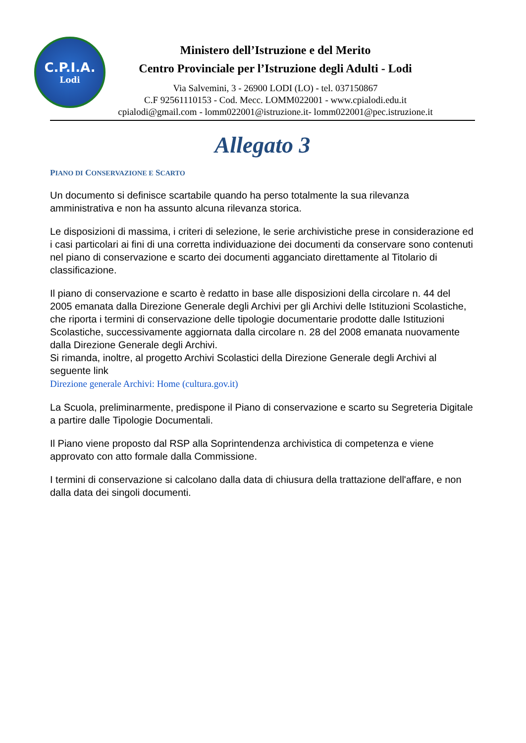C.P.I.A.
Lodi
Ministero dell’Istruzione e del Merito
Centro Provinciale per l’Istruzione degli Adulti - Lodi
Via Salvemini, 3 - 26900 LODI (LO) - tel. 037150867
C.F 92561110153 - Cod. Mecc. LOMM022001 - www.cpialodi.edu.it
cpialodi@gmail.com - lomm022001@istruzione.it- lomm022001@pec.istruzione.it
Allegato 3
PIANO DI CONSERVAZIONE E SCARTO
Un documento si definisce scartabile quando ha perso totalmente la sua rilevanza amministrativa e non ha assunto alcuna rilevanza storica.
Le disposizioni di massima, i criteri di selezione, le serie archivistiche prese in considerazione ed i casi particolari ai fini di una corretta individuazione dei documenti da conservare sono contenuti nel piano di conservazione e scarto dei documenti agganciato direttamente al Titolario di classificazione.
Il piano di conservazione e scarto è redatto in base alle disposizioni della circolare n. 44 del 2005 emanata dalla Direzione Generale degli Archivi per gli Archivi delle Istituzioni Scolastiche, che riporta i termini di conservazione delle tipologie documentarie prodotte dalle Istituzioni Scolastiche, successivamente aggiornata dalla circolare n. 28 del 2008 emanata nuovamente dalla Direzione Generale degli Archivi.
Si rimanda, inoltre, al progetto Archivi Scolastici della Direzione Generale degli Archivi al seguente link
Direzione generale Archivi: Home (cultura.gov.it)
La Scuola, preliminarmente, predispone il Piano di conservazione e scarto su Segreteria Digitale a partire dalle Tipologie Documentali.
Il Piano viene proposto dal RSP alla Soprintendenza archivistica di competenza e viene approvato con atto formale dalla Commissione.
I termini di conservazione si calcolano dalla data di chiusura della trattazione dell'affare, e non dalla data dei singoli documenti.